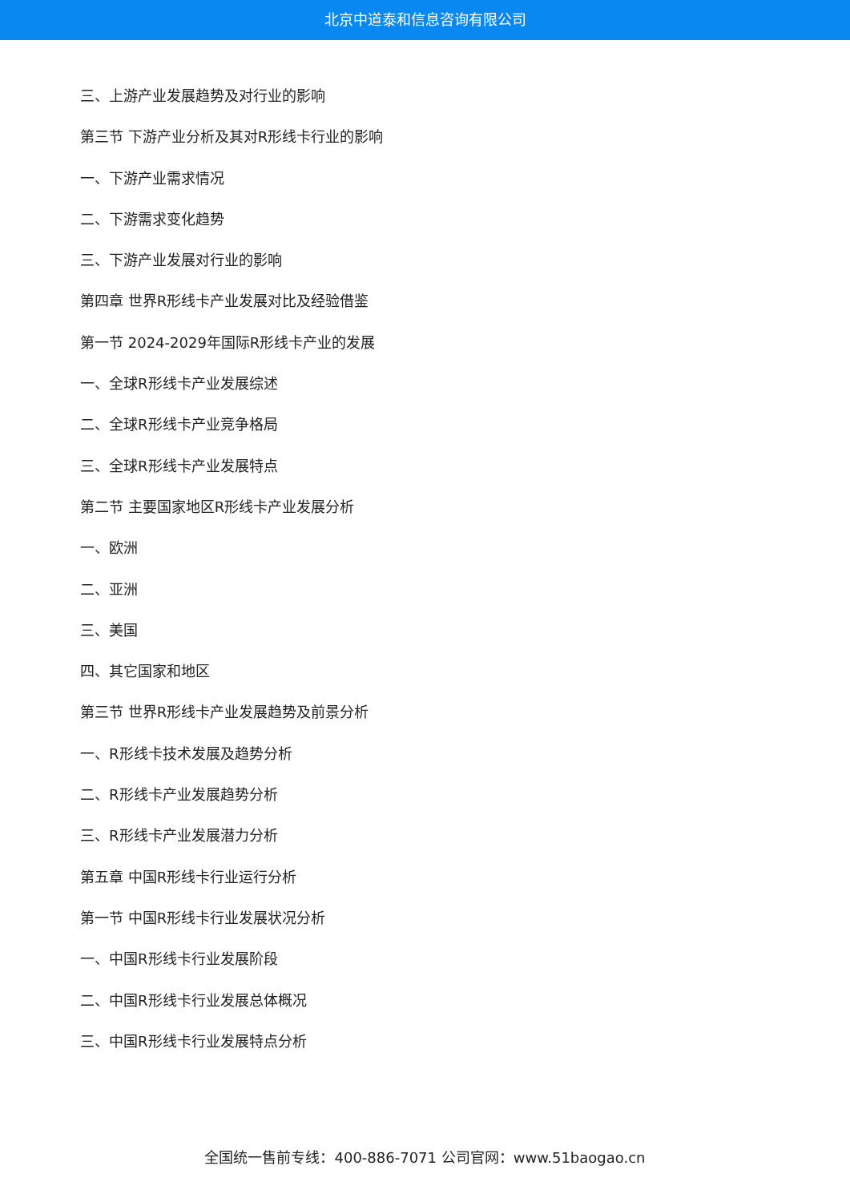北京中道泰和信息咨询有限公司
三、上游产业发展趋势及对行业的影响
第三节 下游产业分析及其对R形线卡行业的影响
一、下游产业需求情况
二、下游需求变化趋势
三、下游产业发展对行业的影响
第四章 世界R形线卡产业发展对比及经验借鉴
第一节 2024-2029年国际R形线卡产业的发展
一、全球R形线卡产业发展综述
二、全球R形线卡产业竞争格局
三、全球R形线卡产业发展特点
第二节 主要国家地区R形线卡产业发展分析
一、欧洲
二、亚洲
三、美国
四、其它国家和地区
第三节 世界R形线卡产业发展趋势及前景分析
一、R形线卡技术发展及趋势分析
二、R形线卡产业发展趋势分析
三、R形线卡产业发展潜力分析
第五章 中国R形线卡行业运行分析
第一节 中国R形线卡行业发展状况分析
一、中国R形线卡行业发展阶段
二、中国R形线卡行业发展总体概况
三、中国R形线卡行业发展特点分析
全国统一售前专线：400-886-7071 公司官网：www.51baogao.cn